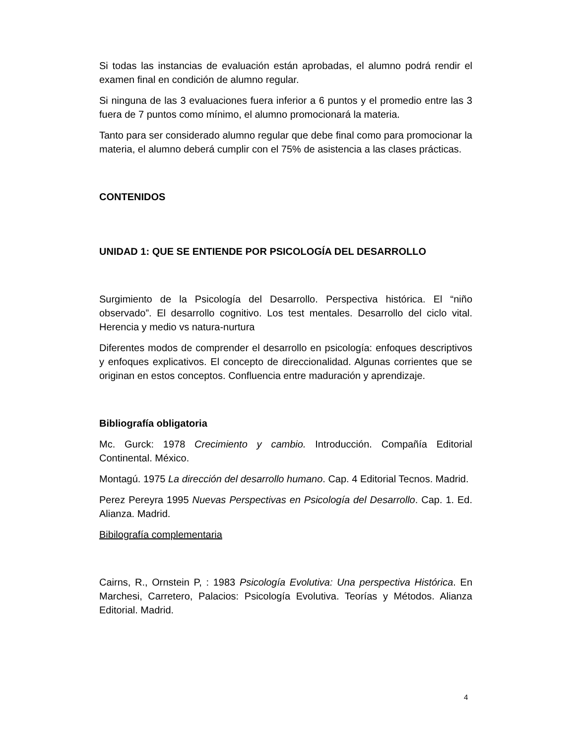Si todas las instancias de evaluación están aprobadas, el alumno podrá rendir el examen final en condición de alumno regular.
Si ninguna de las 3 evaluaciones fuera inferior a 6 puntos y el promedio entre las 3 fuera de 7 puntos como mínimo, el alumno promocionará la materia.
Tanto para ser considerado alumno regular que debe final como para promocionar la materia, el alumno deberá cumplir con el 75% de asistencia a las clases prácticas.
CONTENIDOS
UNIDAD 1: QUE SE ENTIENDE POR PSICOLOGÍA DEL DESARROLLO
Surgimiento de la Psicología del Desarrollo. Perspectiva histórica. El “niño observado”. El desarrollo cognitivo. Los test mentales. Desarrollo del ciclo vital. Herencia y medio vs natura-nurtura
Diferentes modos de comprender el desarrollo en psicología: enfoques descriptivos y enfoques explicativos. El concepto de direccionalidad. Algunas corrientes que se originan en estos conceptos. Confluencia entre maduración y aprendizaje.
Bibliografía obligatoria
Mc. Gurck: 1978 Crecimiento y cambio. Introducción. Compañía Editorial Continental. México.
Montagú. 1975 La dirección del desarrollo humano. Cap. 4 Editorial Tecnos. Madrid.
Perez Pereyra 1995 Nuevas Perspectivas en Psicología del Desarrollo. Cap. 1. Ed. Alianza. Madrid.
Bibilografía complementaria
Cairns, R., Ornstein P, : 1983 Psicología Evolutiva: Una perspectiva Histórica. En Marchesi, Carretero, Palacios: Psicología Evolutiva. Teorías y Métodos. Alianza Editorial. Madrid.
4